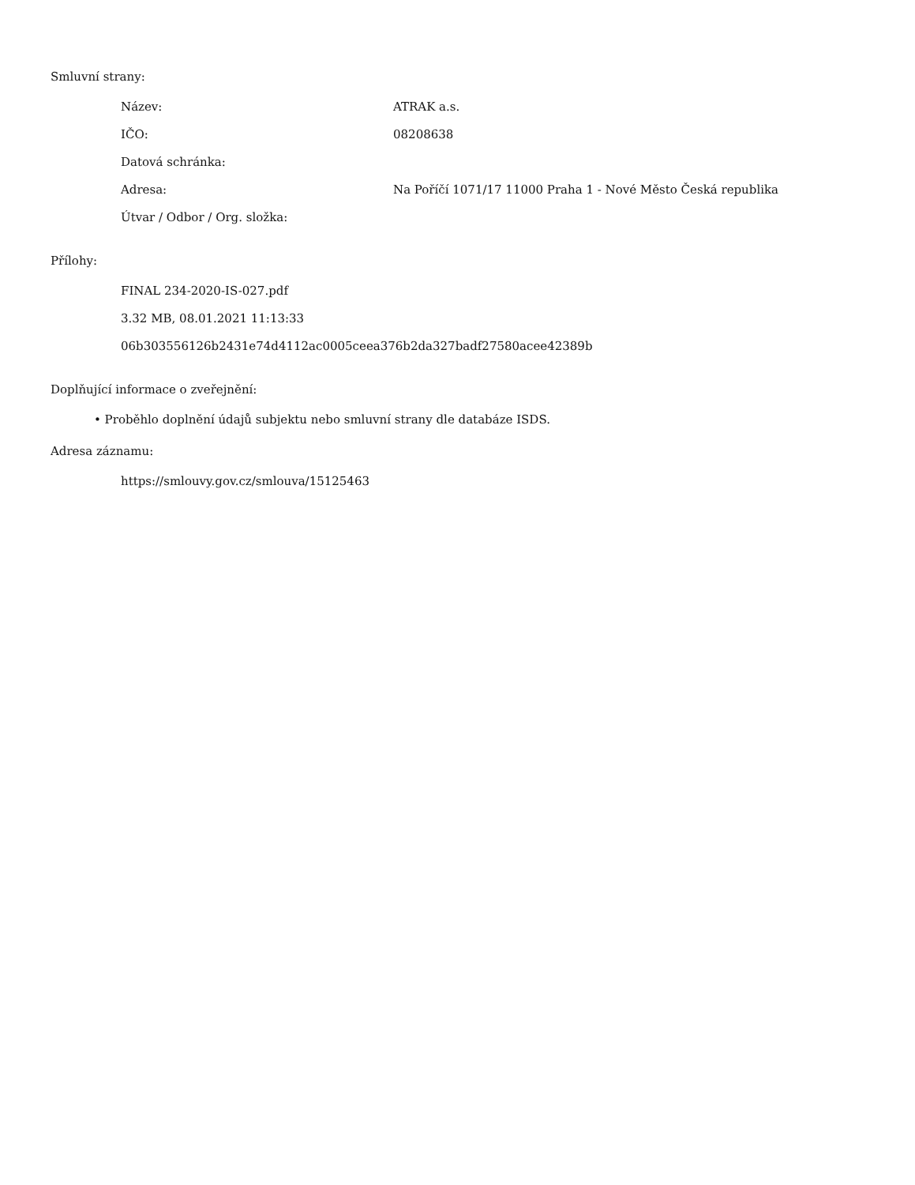Smluvní strany:
| Název: | ATRAK a.s. |
| IČO: | 08208638 |
| Datová schránka: | |
| Adresa: | Na Poříčí 1071/17 11000 Praha 1 - Nové Město Česká republika |
| Útvar / Odbor / Org. složka: | |
Přílohy:
FINAL 234-2020-IS-027.pdf
3.32 MB, 08.01.2021 11:13:33
06b303556126b2431e74d4112ac0005ceea376b2da327badf27580acee42389b
Doplňující informace o zveřejnění:
• Proběhlo doplnění údajů subjektu nebo smluvní strany dle databáze ISDS.
Adresa záznamu:
https://smlouvy.gov.cz/smlouva/15125463